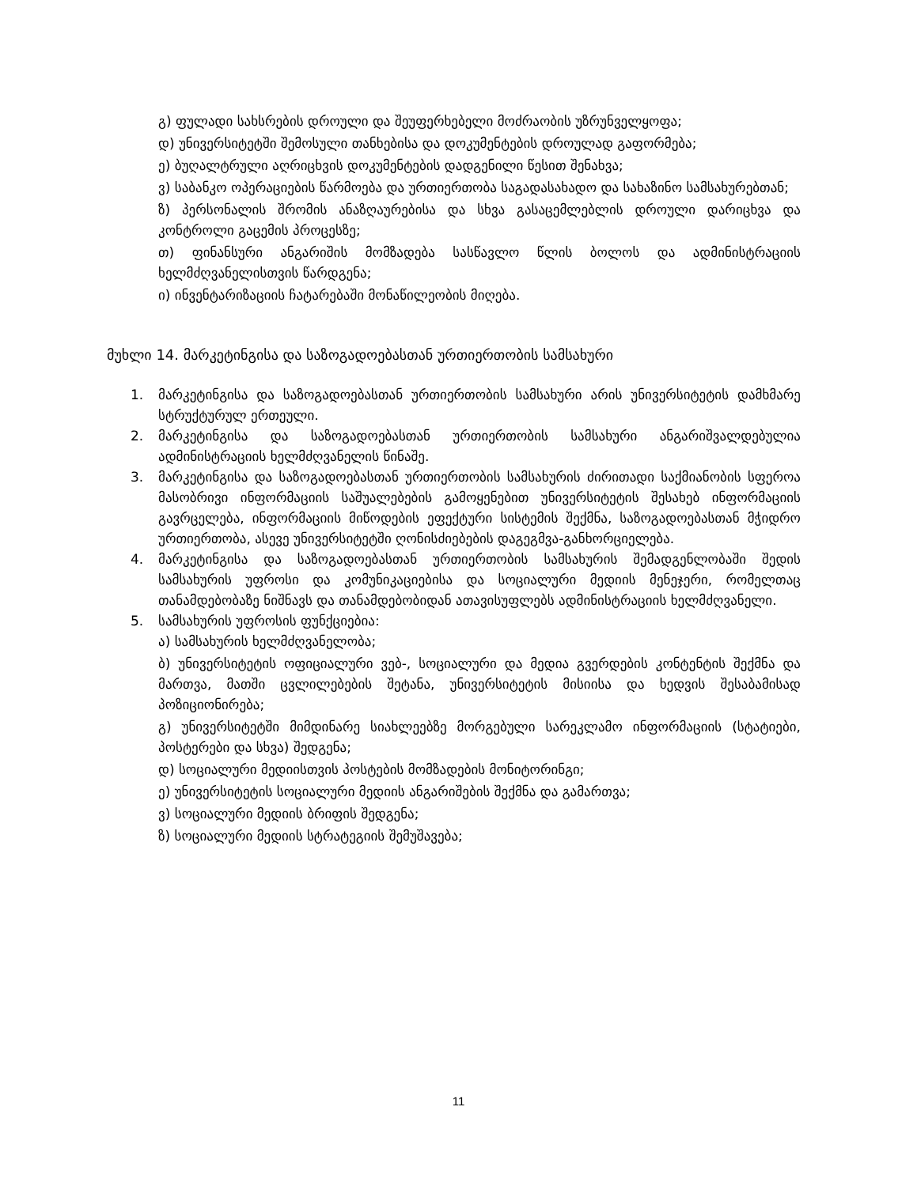გ) ფულადი სახსრების დროული და შეუფერხებელი მოძრაობის უზრუნველყოფა;
დ) უნივერსიტეტში შემოსული თანხებისა და დოკუმენტების დროულად გაფორმება;
ე) ბუღალტრული აღრიცხვის დოკუმენტების დადგენილი წესით შენახვა;
ვ) საბანკო ოპერაციების წარმოება და ურთიერთობა საგადასახადო და სახაზინო სამსახურებთან;
ზ) პერსონალის შრომის ანაზღაურებისა და სხვა გასაცემლებლის დროული დარიცხვა და კონტროლი გაცემის პროცესზე;
თ) ფინანსური ანგარიშის მომზადება სასწავლო წლის ბოლოს და ადმინისტრაციის ხელმძღვანელისთვის წარდგენა;
ი) ინვენტარიზაციის ჩატარებაში მონაწილეობის მიღება.
მუხლი 14. მარკეტინგისა და საზოგადოებასთან ურთიერთობის სამსახური
1. მარკეტინგისა და საზოგადოებასთან ურთიერთობის სამსახური არის უნივერსიტეტის დამხმარე სტრუქტურულ ერთეული.
2. მარკეტინგისა და საზოგადოებასთან ურთიერთობის სამსახური ანგარიშვალდებულია ადმინისტრაციის ხელმძღვანელის წინაშე.
3. მარკეტინგისა და საზოგადოებასთან ურთიერთობის სამსახურის ძირითადი საქმიანობის სფეროა მასობრივი ინფორმაციის საშუალებების გამოყენებით უნივერსიტეტის შესახებ ინფორმაციის გავრცელება, ინფორმაციის მიწოდების ეფექტური სისტემის შექმნა, საზოგადოებასთან მჭიდრო ურთიერთობა, ასევე უნივერსიტეტში ღონისძიებების დაგეგმვა-განხორციელება.
4. მარკეტინგისა და საზოგადოებასთან ურთიერთობის სამსახურის შემადგენლობაში შედის სამსახურის უფროსი და კომუნიკაციებისა და სოციალური მედიის მენეჯერი, რომელთაც თანამდებობაზე ნიშნავს და თანამდებობიდან ათავისუფლებს ადმინისტრაციის ხელმძღვანელი.
5. სამსახურის უფროსის ფუნქციებია:
ა) სამსახურის ხელმძღვანელობა;
ბ) უნივერსიტეტის ოფიციალური ვებ-, სოციალური და მედია გვერდების კონტენტის შექმნა და მართვა, მათში ცვლილებების შეტანა, უნივერსიტეტის მისიისა და ხედვის შესაბამისად პოზიციონირება;
გ) უნივერსიტეტში მიმდინარე სიახლეებზე მორგებული სარეკლამო ინფორმაციის (სტატიები, პოსტერები და სხვა) შედგენა;
დ) სოციალური მედიისთვის პოსტების მომზადების მონიტორინგი;
ე) უნივერსიტეტის სოციალური მედიის ანგარიშების შექმნა და გამართვა;
ვ) სოციალური მედიის ბრიფის შედგენა;
ზ) სოციალური მედიის სტრატეგიის შემუშავება;
11